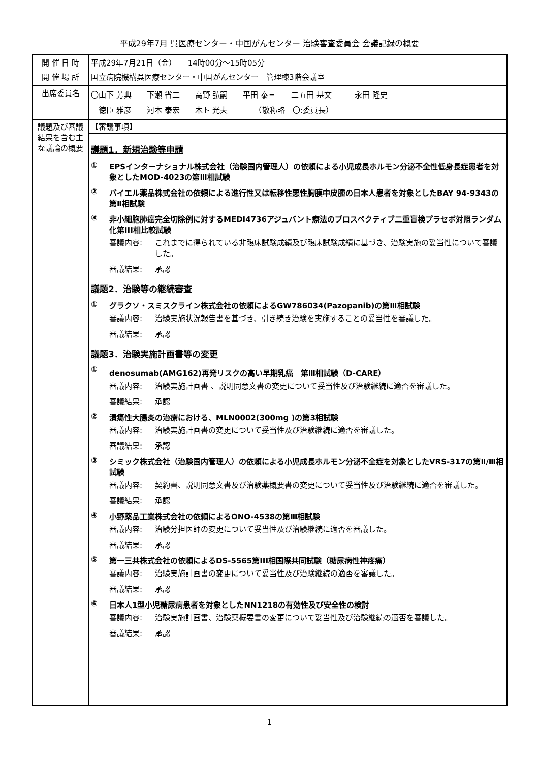平成29年7月 呉医療センター・中国がんセンター 治験審査委員会 会議記録の概要
| 開 催 日 時 開 催 場 所 | 平成29年7月21日（金） 14時00分～15時05分 国立病院機構呉医療センター・中国がんセンター 管理棟3階会議室 |
| 出席委員名 | 〇山下 芳典 下瀬 省二 高野 弘嗣 平田 泰三 二五田 基文 永田 隆史 徳臣 雅彦 河本 泰宏 木ト 光夫 （敬称略 〇:委員長） |
| 議題及び審議結果を含む主な議論の概要 | 【審議事項】 |
| | 議題1．新規治験等申請 ① EPSインターナショナル株式会社（治験国内管理人）の依頼による小児成長ホルモン分泌不全性低身長症患者を対象としたMOD-4023の第Ⅲ相試験 ② バイエル薬品株式会社の依頼による進行性又は転移性悪性胸膜中皮腫の日本人患者を対象としたBAY 94-9343の第Ⅱ相試験 ③ 非小細胞肺癌完全切除例に対するMEDI4736アジュバント療法のプロスペクティブ二重盲検プラセボ対照ランダム化第III相比較試験 審議内容: これまでに得られている非臨床試験成績及び臨床試験成績に基づき、治験実施の妥当性について審議した。 審議結果: 承認 議題2．治験等の継続審査 ① グラクソ・スミスクライン株式会社の依頼によるGW786034(Pazopanib)の第Ⅲ相試験 審議内容: 治験実施状況報告書を基づき、引き続き治験を実施することの妥当性を審議した。 審議結果: 承認 議題3．治験実施計画書等の変更 ① denosumab(AMG162)再発リスクの高い早期乳癌 第Ⅲ相試験（D-CARE） 審議内容: 治験実施計画書 、説明同意文書の変更について妥当性及び治験継続に適否を審議した。 審議結果: 承認 ② 潰瘍性大腸炎の治療における、MLN0002(300mg )の第3相試験 審議内容: 治験実施計画書の変更について妥当性及び治験継続に適否を審議した。 審議結果: 承認 ③ シミック株式会社（治験国内管理人）の依頼による小児成長ホルモン分泌不全症を対象としたVRS-317の第Ⅱ/Ⅲ相試験 審議内容: 契約書、説明同意文書及び治験薬概要書の変更について妥当性及び治験継続に適否を審議した。 審議結果: 承認 ④ 小野薬品工業株式会社の依頼によるONO-4538の第Ⅲ相試験 審議内容: 治験分担医師の変更について妥当性及び治験継続に適否を審議した。 審議結果: 承認 ⑤ 第一三共株式会社の依頼によるDS-5565第III相国際共同試験（糖尿病性神疼痛） 審議内容: 治験実施計画書の変更について妥当性及び治験継続の適否を審議した。 審議結果: 承認 ⑥ 日本人1型小児糖尿病患者を対象としたNN1218の有効性及び安全性の検討 審議内容: 治験実施計画書、治験薬概要書の変更について妥当性及び治験継続の適否を審議した。 審議結果: 承認 |
1